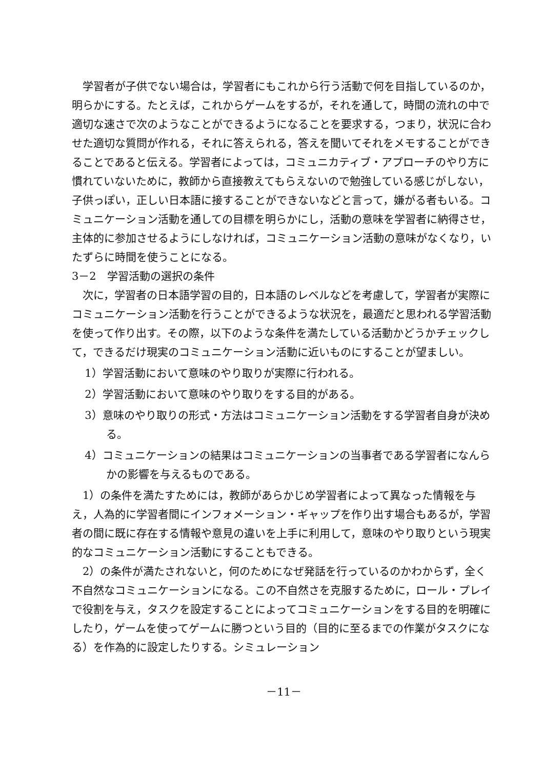学習者が子供でない場合は，学習者にもこれから行う活動で何を目指しているのか，明らかにする。たとえば，これからゲームをするが，それを通して，時間の流れの中で適切な速さで次のようなことができるようになることを要求する，つまり，状況に合わせた適切な質問が作れる，それに答えられる，答えを聞いてそれをメモすることができることであると伝える。学習者によっては，コミュニカティブ・アプローチのやり方に慣れていないために，教師から直接教えてもらえないので勉強している感じがしない，子供っぽい，正しい日本語に接することができないなどと言って，嫌がる者もいる。コミュニケーション活動を通しての目標を明らかにし，活動の意味を学習者に納得させ，主体的に参加させるようにしなければ，コミュニケーション活動の意味がなくなり，いたずらに時間を使うことになる。
3－2　学習活動の選択の条件
次に，学習者の日本語学習の目的，日本語のレベルなどを考慮して，学習者が実際にコミュニケーション活動を行うことができるような状況を，最適だと思われる学習活動を使って作り出す。その際，以下のような条件を満たしている活動かどうかチェックして，できるだけ現実のコミュニケーション活動に近いものにすることが望ましい。
1）学習活動において意味のやり取りが実際に行われる。
2）学習活動において意味のやり取りをする目的がある。
3）意味のやり取りの形式・方法はコミュニケーション活動をする学習者自身が決める。
4）コミュニケーションの結果はコミュニケーションの当事者である学習者になんらかの影響を与えるものである。
1）の条件を満たすためには，教師があらかじめ学習者によって異なった情報を与え，人為的に学習者間にインフォメーション・ギャップを作り出す場合もあるが，学習者の間に既に存在する情報や意見の違いを上手に利用して，意味のやり取りという現実的なコミュニケーション活動にすることもできる。
2）の条件が満たされないと，何のためになぜ発話を行っているのかわからず，全く不自然なコミュニケーションになる。この不自然さを克服するために，ロール・プレイで役割を与え，タスクを設定することによってコミュニケーションをする目的を明確にしたり，ゲームを使ってゲームに勝つという目的（目的に至るまでの作業がタスクになる）を作為的に設定したりする。シミュレーション
－11－